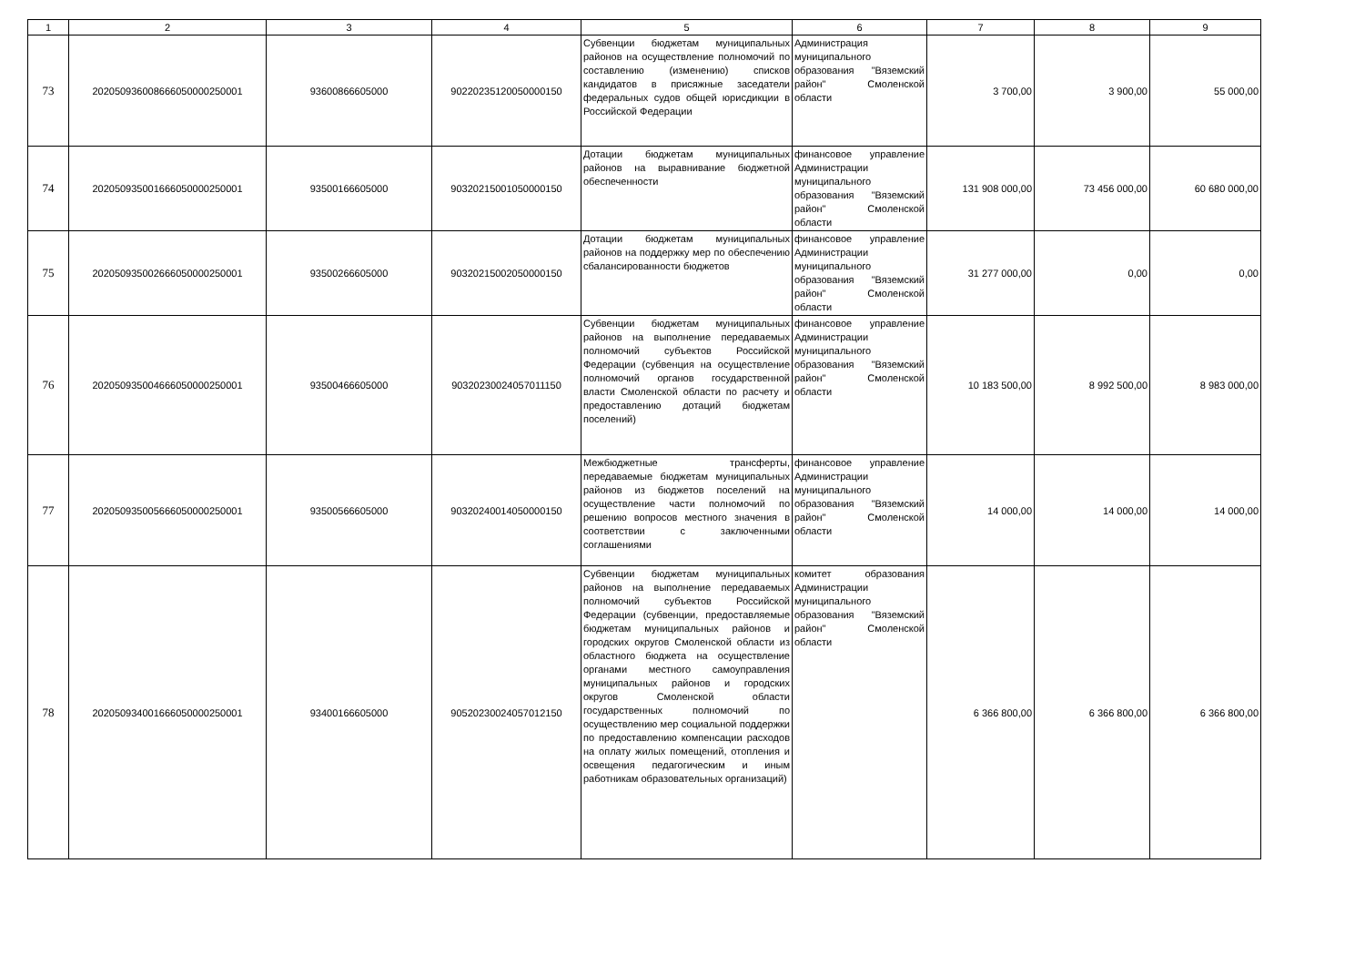| 1 | 2 | 3 | 4 | 5 | 6 | 7 | 8 | 9 |
| --- | --- | --- | --- | --- | --- | --- | --- | --- |
| 73 | 20205093600866605000025000​1 | 93600866605000 | 90220235120050000150 | Субвенции бюджетам муниципальных районов на осуществление полномочий по составлению (изменению) списков кандидатов в присяжные заседатели федеральных судов общей юрисдикции в Российской Федерации | Администрация муниципального образования "Вяземский район" Смоленской области | 3 700,00 | 3 900,00 | 55 000,00 |
| 74 | 202050935001666050000250001 | 93500166605000 | 90320215001050000150 | Дотации бюджетам муниципальных районов на выравнивание бюджетной обеспеченности | финансовое управление Администрации муниципального образования "Вяземский район" Смоленской области | 131 908 000,00 | 73 456 000,00 | 60 680 000,00 |
| 75 | 202050935002666050000250001 | 93500266605000 | 90320215002050000150 | Дотации бюджетам муниципальных районов на поддержку мер по обеспечению сбалансированности бюджетов | финансовое управление Администрации муниципального образования "Вяземский район" Смоленской области | 31 277 000,00 | 0,00 | 0,00 |
| 76 | 202050935004666050000250001 | 93500466605000 | 90320230024057011150 | Субвенции бюджетам муниципальных районов на выполнение передаваемых полномочий субъектов Российской Федерации (субвенция на осуществление полномочий органов государственной власти Смоленской области по расчету и предоставлению дотаций бюджетам поселений) | финансовое управление Администрации муниципального образования "Вяземский район" Смоленской области | 10 183 500,00 | 8 992 500,00 | 8 983 000,00 |
| 77 | 202050935005666050000250001 | 93500566605000 | 90320240014050000150 | Межбюджетные трансферты, передаваемые бюджетам муниципальных районов из бюджетов поселений на осуществление части полномочий по решению вопросов местного значения в соответствии с заключенными соглашениями | финансовое управление Администрации муниципального образования "Вяземский район" Смоленской области | 14 000,00 | 14 000,00 | 14 000,00 |
| 78 | 202050934001666050000250001 | 93400166605000 | 90520230024057012150 | Субвенции бюджетам муниципальных районов на выполнение передаваемых полномочий субъектов Российской Федерации (субвенции, предоставляемые бюджетам муниципальных районов и городских округов Смоленской области из областного бюджета на осуществление органами местного самоуправления муниципальных районов и городских округов Смоленской области государственных полномочий по осуществлению мер социальной поддержки по предоставлению компенсации расходов на оплату жилых помещений, отопления и освещения педагогическим и иным работникам образовательных организаций) | комитет образования Администрации муниципального образования "Вяземский район" Смоленской области | 6 366 800,00 | 6 366 800,00 | 6 366 800,00 |